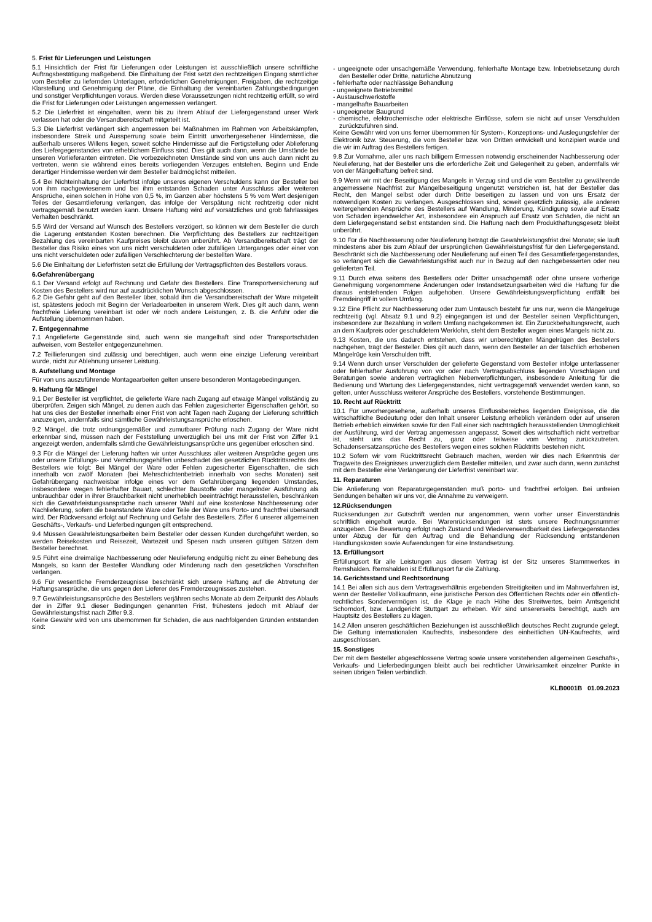5. Frist für Lieferungen und Leistungen
5.1 Hinsichtlich der Frist für Lieferungen oder Leistungen ist ausschließlich unsere schriftliche Auftragsbestätigung maßgebend. Die Einhaltung der Frist setzt den rechtzeitigen Eingang sämtlicher vom Besteller zu liefernden Unterlagen, erforderlichen Genehmigungen, Freigaben, die rechtzeitige Klarstellung und Genehmigung der Pläne, die Einhaltung der vereinbarten Zahlungsbedingungen und sonstiger Verpflichtungen voraus. Werden diese Voraussetzungen nicht rechtzeitig erfüllt, so wird die Frist für Lieferungen oder Leistungen angemessen verlängert.
5.2 Die Lieferfrist ist eingehalten, wenn bis zu ihrem Ablauf der Liefergegenstand unser Werk verlassen hat oder die Versandbereitschaft mitgeteilt ist.
5.3 Die Lieferfrist verlängert sich angemessen bei Maßnahmen im Rahmen von Arbeitskämpfen, insbesondere Streik und Aussperrung sowie beim Eintritt unvorhergesehener Hindernisse, die außerhalb unseres Willens liegen, soweit solche Hindernisse auf die Fertigstellung oder Ablieferung des Liefergegenstandes von erheblichem Einfluss sind. Dies gilt auch dann, wenn die Umstände bei unseren Vorlieferanten eintreten. Die vorbezeichneten Umstände sind von uns auch dann nicht zu vertreten, wenn sie während eines bereits vorliegenden Verzuges entstehen. Beginn und Ende derartiger Hindernisse werden wir dem Besteller baldmöglichst mitteilen.
5.4 Bei Nichteinhaltung der Lieferfrist infolge unseres eigenen Verschuldens kann der Besteller bei von ihm nachgewiesenem und bei ihm entstanden Schaden unter Ausschluss aller weiteren Ansprüche, einen solchen in Höhe von 0,5 %, im Ganzen aber höchstens 5 % vom Wert desjenigen Teiles der Gesamtlieferung verlangen, das infolge der Verspätung nicht rechtzeitig oder nicht vertragsgemäß benutzt werden kann. Unsere Haftung wird auf vorsätzliches und grob fahrlässiges Verhalten beschränkt.
5.5 Wird der Versand auf Wunsch des Bestellers verzögert, so können wir dem Besteller die durch die Lagerung entstanden Kosten berechnen. Die Verpflichtung des Bestellers zur rechtzeitigen Bezahlung des vereinbarten Kaufpreises bleibt davon unberührt. Ab Versandbereitschaft trägt der Besteller das Risiko eines von uns nicht verschuldeten oder zufälligen Unterganges oder einer von uns nicht verschuldeten oder zufälligen Verschlechterung der bestellten Ware.
5.6 Die Einhaltung der Lieferfristen setzt die Erfüllung der Vertragspflichten des Bestellers voraus.
6.Gefahrenübergang
6.1 Der Versand erfolgt auf Rechnung und Gefahr des Bestellers. Eine Transportversicherung auf Kosten des Bestellers wird nur auf ausdrücklichen Wunsch abgeschlossen.
6.2 Die Gefahr geht auf den Besteller über, sobald ihm die Versandbereitschaft der Ware mitgeteilt ist, spätestens jedoch mit Beginn der Verladearbeiten in unserem Werk. Dies gilt auch dann, wenn frachtfreie Lieferung vereinbart ist oder wir noch andere Leistungen, z. B. die Anfuhr oder die Aufstellung übernommen haben.
7. Entgegennahme
7.1 Angelieferte Gegenstände sind, auch wenn sie mangelhaft sind oder Transportschäden aufweisen, vom Besteller entgegenzunehmen.
7.2 Teillieferungen sind zulässig und berechtigen, auch wenn eine einzige Lieferung vereinbart wurde, nicht zur Ablehnung unserer Leistung.
8. Aufstellung und Montage
Für von uns auszuführende Montagearbeiten gelten unsere besonderen Montagebedingungen.
9. Haftung für Mängel
9.1 Der Besteller ist verpflichtet, die gelieferte Ware nach Zugang auf etwaige Mängel vollständig zu überprüfen. Zeigen sich Mängel, zu denen auch das Fehlen zugesicherter Eigenschaften gehört, so hat uns dies der Besteller innerhalb einer Frist von acht Tagen nach Zugang der Lieferung schriftlich anzuzeigen, andernfalls sind sämtliche Gewährleistungsansprüche erloschen.
9.2 Mängel, die trotz ordnungsgemäßer und zumutbarer Prüfung nach Zugang der Ware nicht erkennbar sind, müssen nach der Feststellung unverzüglich bei uns mit der Frist von Ziffer 9.1 angezeigt werden, andernfalls sämtliche Gewährleistungsansprüche uns gegenüber erloschen sind.
9.3 Für die Mängel der Lieferung haften wir unter Ausschluss aller weiteren Ansprüche gegen uns oder unsere Erfüllungs- und Verrichtungsgehilfen unbeschadet des gesetzlichen Rücktrittsrechts des Bestellers wie folgt: Bei Mängel der Ware oder Fehlen zugesicherter Eigenschaften, die sich innerhalb von zwölf Monaten (bei Mehrschichtenbetrieb innerhalb von sechs Monaten) seit Gefahrübergang nachweisbar infolge eines vor dem Gefahrübergang liegenden Umstandes, insbesondere wegen fehlerhafter Bauart, schlechter Baustoffe oder mangelnder Ausführung als unbrauchbar oder in ihrer Brauchbarkeit nicht unerheblich beeinträchtigt herausstellen, beschränken sich die Gewährleistungsansprüche nach unserer Wahl auf eine kostenlose Nachbesserung oder Nachlieferung, sofern die beanstandete Ware oder Teile der Ware uns Porto- und frachtfrei übersandt wird. Der Rückversand erfolgt auf Rechnung und Gefahr des Bestellers. Ziffer 6 unserer allgemeinen Geschäfts-, Verkaufs- und Lieferbedingungen gilt entsprechend.
9.4 Müssen Gewährleistungsarbeiten beim Besteller oder dessen Kunden durchgeführt werden, so werden Reisekosten und Reisezeit, Wartezeit und Spesen nach unseren gültigen Sätzen dem Besteller berechnet.
9.5 Führt eine dreimalige Nachbesserung oder Neulieferung endgültig nicht zu einer Behebung des Mangels, so kann der Besteller Wandlung oder Minderung nach den gesetzlichen Vorschriften verlangen.
9.6 Für wesentliche Fremderzeugnisse beschränkt sich unsere Haftung auf die Abtretung der Haftungsansprüche, die uns gegen den Lieferer des Fremderzeugnisses zustehen.
9.7 Gewährleistungsansprüche des Bestellers verjähren sechs Monate ab dem Zeitpunkt des Ablaufs der in Ziffer 9.1 dieser Bedingungen genannten Frist, frühestens jedoch mit Ablauf der Gewährleistungsfrist nach Ziffer 9.3.
Keine Gewähr wird von uns übernommen für Schäden, die aus nachfolgenden Gründen entstanden sind:
- ungeeignete oder unsachgemäße Verwendung, fehlerhafte Montage bzw. Inbetriebsetzung durch den Besteller oder Dritte, natürliche Abnutzung
- fehlerhafte oder nachlässige Behandlung
- ungeeignete Betriebsmittel
- Austauschwerkstoffe
- mangelhafte Bauarbeiten
- ungeeigneter Baugrund
- chemische, elektrochemische oder elektrische Einflüsse, sofern sie nicht auf unser Verschulden zurückzuführen sind.
Keine Gewähr wird von uns ferner übernommen für System-, Konzeptions- und Auslegungsfehler der Elektronik bzw. Steuerung, die vom Besteller bzw. von Dritten entwickelt und konzipiert wurde und die wir im Auftrag des Bestellers fertigen.
9.8 Zur Vornahme, aller uns nach billigem Ermessen notwendig erscheinender Nachbesserung oder Neulieferung, hat der Besteller uns die erforderliche Zeit und Gelegenheit zu geben, andernfalls wir von der Mängelhaftung befreit sind.
9.9 Wenn wir mit der Beseitigung des Mangels in Verzug sind und die vom Besteller zu gewährende angemessene Nachfrist zur Mängelbeseitigung ungenutzt verstrichen ist, hat der Besteller das Recht, den Mangel selbst oder durch Dritte beseitigen zu lassen und von uns Ersatz der notwendigen Kosten zu verlangen. Ausgeschlossen sind, soweit gesetzlich zulässig, alle anderen weitergehenden Ansprüche des Bestellers auf Wandlung, Minderung, Kündigung sowie auf Ersatz von Schäden irgendwelcher Art, insbesondere ein Anspruch auf Ersatz von Schäden, die nicht an dem Liefergegenstand selbst entstanden sind. Die Haftung nach dem Produkthaftungsgesetz bleibt unberührt.
9.10 Für die Nachbesserung oder Neulieferung beträgt die Gewährleistungsfrist drei Monate; sie läuft mindestens aber bis zum Ablauf der ursprünglichen Gewährleistungsfrist für den Liefergegenstand. Beschränkt sich die Nachbesserung oder Neulieferung auf einen Teil des Gesamtliefergegenstandes, so verlängert sich die Gewährleistungsfrist auch nur in Bezug auf den nachgebesserten oder neu gelieferten Teil.
9.11 Durch etwa seitens des Bestellers oder Dritter unsachgemäß oder ohne unsere vorherige Genehmigung vorgenommene Änderungen oder Instandsetzungsarbeiten wird die Haftung für die daraus entstehenden Folgen aufgehoben. Unsere Gewährleistungsverpflichtung entfällt bei Fremdeingriff in vollem Umfang.
9.12 Eine Pflicht zur Nachbesserung oder zum Umtausch besteht für uns nur, wenn die Mängelrüge rechtzeitig (vgl. Absatz 9.1 und 9.2) eingegangen ist und der Besteller seinen Verpflichtungen, insbesondere zur Bezahlung in vollem Umfang nachgekommen ist. Ein Zurückbehaltungsrecht, auch an dem Kaufpreis oder geschuldetem Werklohn, steht dem Besteller wegen eines Mangels nicht zu.
9.13 Kosten, die uns dadurch entstehen, dass wir unberechtigten Mängelrügen des Bestellers nachgehen, trägt der Besteller. Dies gilt auch dann, wenn den Besteller an der fälschlich erhobenen Mängelrüge kein Verschulden trifft.
9.14 Wenn durch unser Verschulden der gelieferte Gegenstand vom Besteller infolge unterlassener oder fehlerhafter Ausführung von vor oder nach Vertragsabschluss liegenden Vorschlägen und Beratungen sowie anderen vertraglichen Nebenverpflichtungen, insbesondere Anleitung für die Bedienung und Wartung des Liefergegenstandes, nicht vertragsgemäß verwendet werden kann, so gelten, unter Ausschluss weiterer Ansprüche des Bestellers, vorstehende Bestimmungen.
10. Recht auf Rücktritt
10.1 Für unvorhergesehene, außerhalb unseres Einflussbereiches liegenden Ereignisse, die die wirtschaftliche Bedeutung oder den Inhalt unserer Leistung erheblich verändern oder auf unseren Betrieb erheblich einwirken sowie für den Fall einer sich nachträglich herausstellenden Unmöglichkeit der Ausführung, wird der Vertrag angemessen angepasst. Soweit dies wirtschaftlich nicht vertretbar ist, steht uns das Recht zu, ganz oder teilweise vom Vertrag zurückzutreten. Schadensersatzansprüche des Bestellers wegen eines solchen Rücktritts bestehen nicht.
10.2 Sofern wir vom Rücktrittsrecht Gebrauch machen, werden wir dies nach Erkenntnis der Tragweite des Ereignisses unverzüglich dem Besteller mitteilen, und zwar auch dann, wenn zunächst mit dem Besteller eine Verlängerung der Lieferfrist vereinbart war.
11. Reparaturen
Die Anlieferung von Reparaturgegenständen muß porto- und frachtfrei erfolgen. Bei unfreien Sendungen behalten wir uns vor, die Annahme zu verweigern.
12.Rücksendungen
Rücksendungen zur Gutschrift werden nur angenommen, wenn vorher unser Einverständnis schriftlich eingeholt wurde. Bei Warenrücksendungen ist stets unsere Rechnungsnummer anzugeben. Die Bewertung erfolgt nach Zustand und Wiederverwendbarkeit des Liefergegenstandes unter Abzug der für den Auftrag und die Behandlung der Rücksendung entstandenen Handlungskosten sowie Aufwendungen für eine Instandsetzung.
13. Erfüllungsort
Erfüllungsort für alle Leistungen aus diesem Vertrag ist der Sitz unseres Stammwerkes in Remshalden. Remshalden ist Erfüllungsort für die Zahlung.
14. Gerichtsstand und Rechtsordnung
14.1 Bei allen sich aus dem Vertragsverhältnis ergebenden Streitigkeiten und im Mahnverfahren ist, wenn der Besteller Vollkaufmann, eine juristische Person des Öffentlichen Rechts oder ein öffentlich-rechtliches Sondervermögen ist, die Klage je nach Höhe des Streitwertes, beim Amtsgericht Schorndorf, bzw. Landgericht Stuttgart zu erheben. Wir sind unsererseits berechtigt, auch am Hauptsitz des Bestellers zu klagen.
14.2 Allen unseren geschäftlichen Beziehungen ist ausschließlich deutsches Recht zugrunde gelegt. Die Geltung internationalen Kaufrechts, insbesondere des einheitlichen UN-Kaufrechts, wird ausgeschlossen.
15. Sonstiges
Der mit dem Besteller abgeschlossene Vertrag sowie unsere vorstehenden allgemeinen Geschäfts-, Verkaufs- und Lieferbedingungen bleibt auch bei rechtlicher Unwirksamkeit einzelner Punkte in seinen übrigen Teilen verbindlich.
KLB0001B 01.09.2023